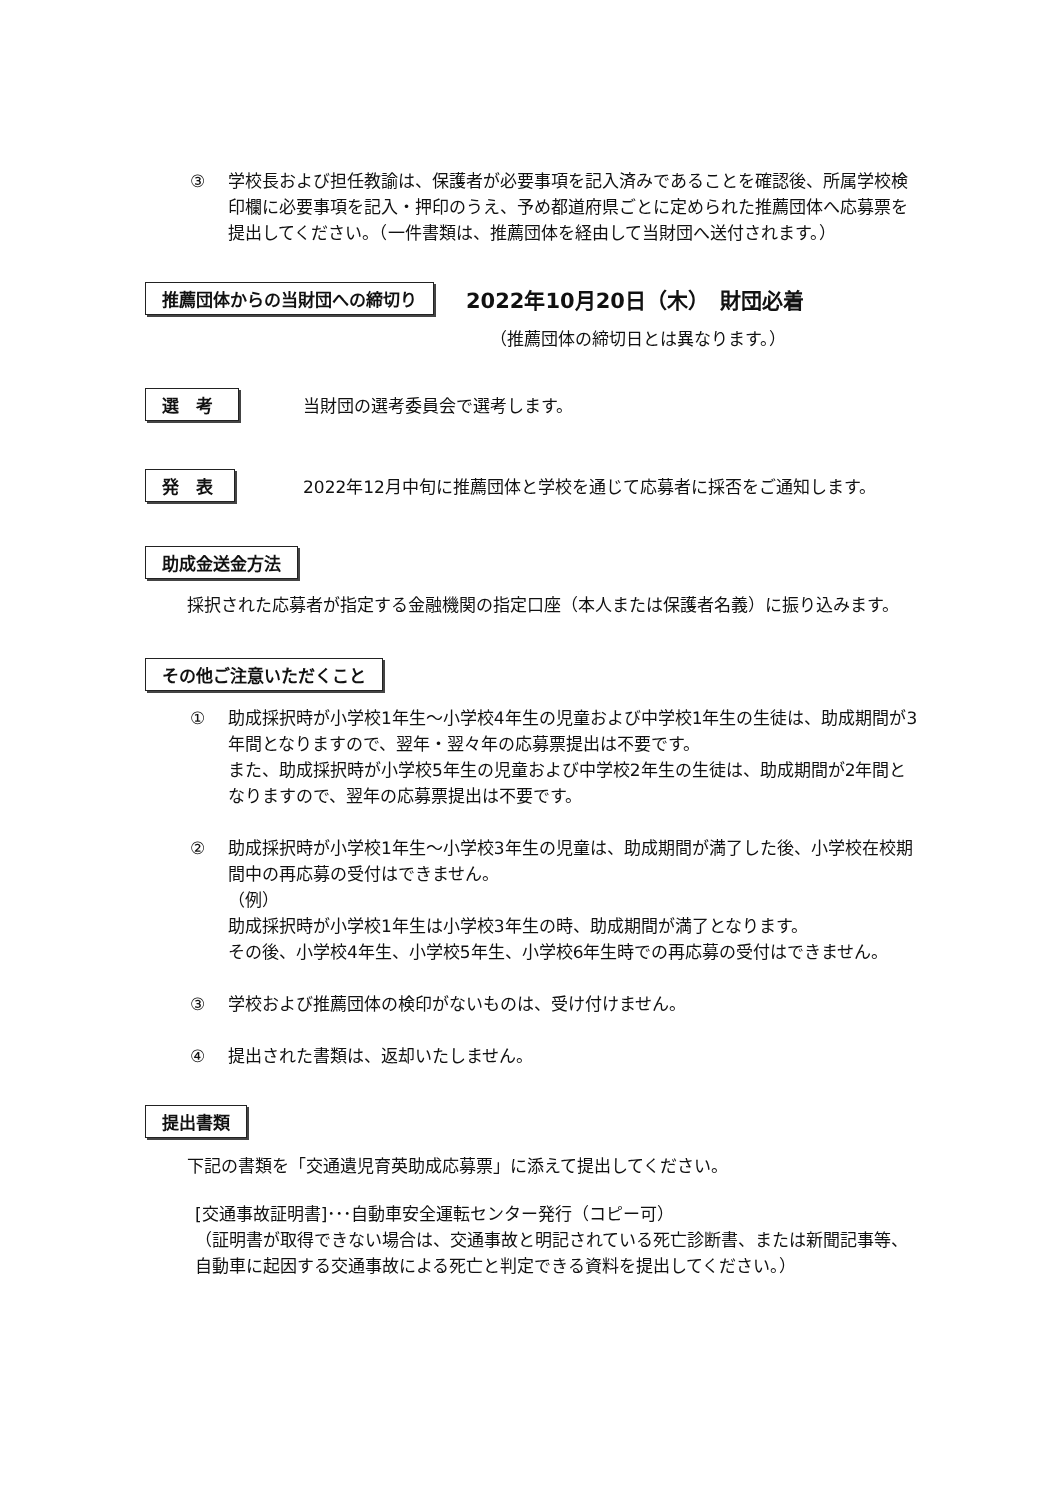③ 学校長および担任教諭は、保護者が必要事項を記入済みであることを確認後、所属学校検印欄に必要事項を記入・押印のうえ、予め都道府県ごとに定められた推薦団体へ応募票を提出してください。（一件書類は、推薦団体を経由して当財団へ送付されます。）
推薦団体からの当財団への締切り 2022年10月20日（木）　財団必着
（推薦団体の締切日とは異なります。）
選　考 当財団の選考委員会で選考します。
発　表 2022年12月中旬に推薦団体と学校を通じて応募者に採否をご通知します。
助成金送金方法
採択された応募者が指定する金融機関の指定口座（本人または保護者名義）に振り込みます。
その他ご注意いただくこと
① 助成採択時が小学校1年生～小学校4年生の児童および中学校1年生の生徒は、助成期間が3年間となりますので、翌年・翌々年の応募票提出は不要です。
また、助成採択時が小学校5年生の児童および中学校2年生の生徒は、助成期間が2年間となりますので、翌年の応募票提出は不要です。
② 助成採択時が小学校1年生～小学校3年生の児童は、助成期間が満了した後、小学校在校期間中の再応募の受付はできません。
（例）
助成採択時が小学校1年生は小学校3年生の時、助成期間が満了となります。
その後、小学校4年生、小学校5年生、小学校6年生時での再応募の受付はできません。
③ 学校および推薦団体の検印がないものは、受け付けません。
④ 提出された書類は、返却いたしません。
提出書類
下記の書類を「交通遺児育英助成応募票」に添えて提出してください。
[交通事故証明書]･･･自動車安全運転センター発行（コピー可）
（証明書が取得できない場合は、交通事故と明記されている死亡診断書、または新聞記事等、自動車に起因する交通事故による死亡と判定できる資料を提出してください。）